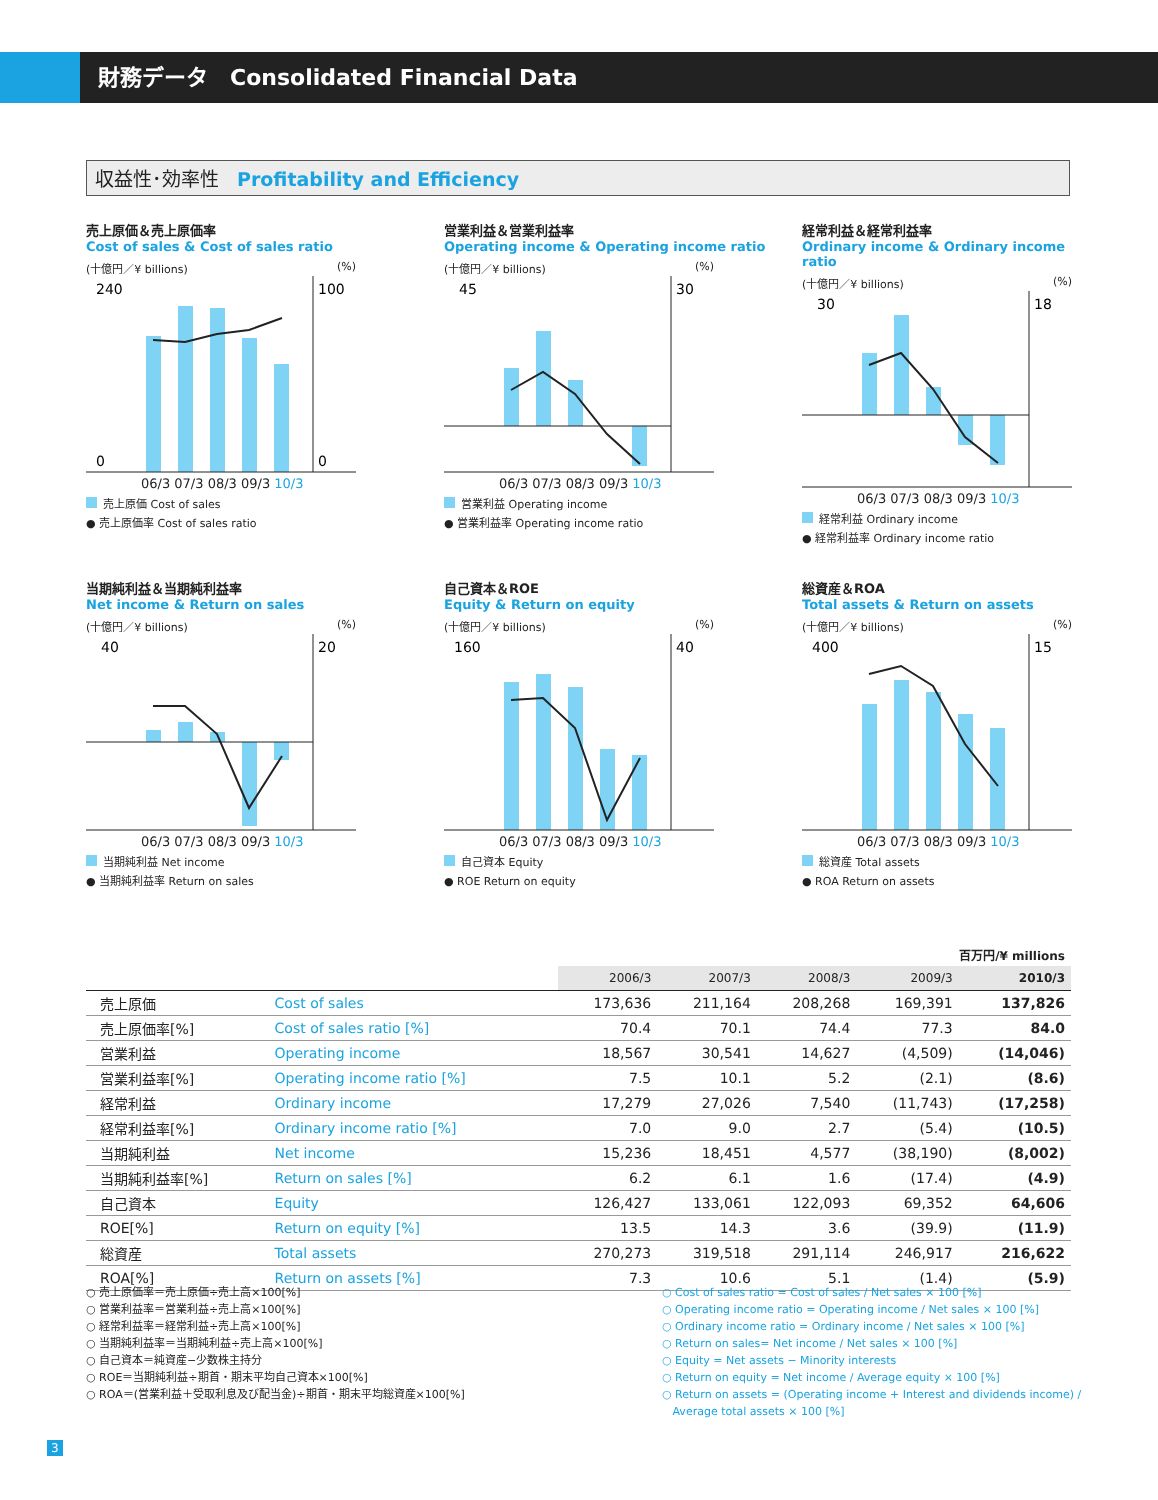財務データ　Consolidated Financial Data
収益性･効率性 Profitability and Efficiency
売上原価＆売上原価率
Cost of sales & Cost of sales ratio
(十億円／¥ billions) (%)
240
0
100
0
06/3 07/3 08/3 09/3 10/3
売上原価 Cost of sales
● 売上原価率 Cost of sales ratio
営業利益＆営業利益率
Operating income & Operating income ratio
(十億円／¥ billions) (%)
45
30
06/3 07/3 08/3 09/3 10/3
営業利益 Operating income
● 営業利益率 Operating income ratio
経常利益＆経常利益率
Ordinary income & Ordinary income ratio
(十億円／¥ billions) (%)
30
18
06/3 07/3 08/3 09/3 10/3
経常利益 Ordinary income
● 経常利益率 Ordinary income ratio
当期純利益＆当期純利益率
Net income & Return on sales
(十億円／¥ billions) (%)
40
20
06/3 07/3 08/3 09/3 10/3
当期純利益 Net income
● 当期純利益率 Return on sales
自己資本＆ROE
Equity & Return on equity
(十億円／¥ billions) (%)
160
40
06/3 07/3 08/3 09/3 10/3
自己資本 Equity
● ROE Return on equity
総資産＆ROA
Total assets & Return on assets
(十億円／¥ billions) (%)
400
15
06/3 07/3 08/3 09/3 10/3
総資産 Total assets
● ROA Return on assets
| 百万円/¥ millions | | | | | | |
| --- | --- | --- | --- | --- | --- | --- |
| | | 2006/3 | 2007/3 | 2008/3 | 2009/3 | 2010/3 |
| 売上原価 | Cost of sales | 173,636 | 211,164 | 208,268 | 169,391 | 137,826 |
| 売上原価率[%] | Cost of sales ratio [%] | 70.4 | 70.1 | 74.4 | 77.3 | 84.0 |
| 営業利益 | Operating income | 18,567 | 30,541 | 14,627 | (4,509) | (14,046) |
| 営業利益率[%] | Operating income ratio [%] | 7.5 | 10.1 | 5.2 | (2.1) | (8.6) |
| 経常利益 | Ordinary income | 17,279 | 27,026 | 7,540 | (11,743) | (17,258) |
| 経常利益率[%] | Ordinary income ratio [%] | 7.0 | 9.0 | 2.7 | (5.4) | (10.5) |
| 当期純利益 | Net income | 15,236 | 18,451 | 4,577 | (38,190) | (8,002) |
| 当期純利益率[%] | Return on sales [%] | 6.2 | 6.1 | 1.6 | (17.4) | (4.9) |
| 自己資本 | Equity | 126,427 | 133,061 | 122,093 | 69,352 | 64,606 |
| ROE[%] | Return on equity [%] | 13.5 | 14.3 | 3.6 | (39.9) | (11.9) |
| 総資産 | Total assets | 270,273 | 319,518 | 291,114 | 246,917 | 216,622 |
| ROA[%] | Return on assets [%] | 7.3 | 10.6 | 5.1 | (1.4) | (5.9) |
○ 売上原価率＝売上原価÷売上高×100[%]
○ 営業利益率＝営業利益÷売上高×100[%]
○ 経常利益率＝経常利益÷売上高×100[%]
○ 当期純利益率＝当期純利益÷売上高×100[%]
○ 自己資本＝純資産−少数株主持分
○ ROE＝当期純利益÷期首・期末平均自己資本×100[%]
○ ROA＝(営業利益＋受取利息及び配当金)÷期首・期末平均総資産×100[%]
○ Cost of sales ratio = Cost of sales / Net sales × 100 [%]
○ Operating income ratio = Operating income / Net sales × 100 [%]
○ Ordinary income ratio = Ordinary income / Net sales × 100 [%]
○ Return on sales= Net income / Net sales × 100 [%]
○ Equity = Net assets − Minority interests
○ Return on equity = Net income / Average equity × 100 [%]
○ Return on assets = (Operating income + Interest and dividends income) /
Average total assets × 100 [%]
3